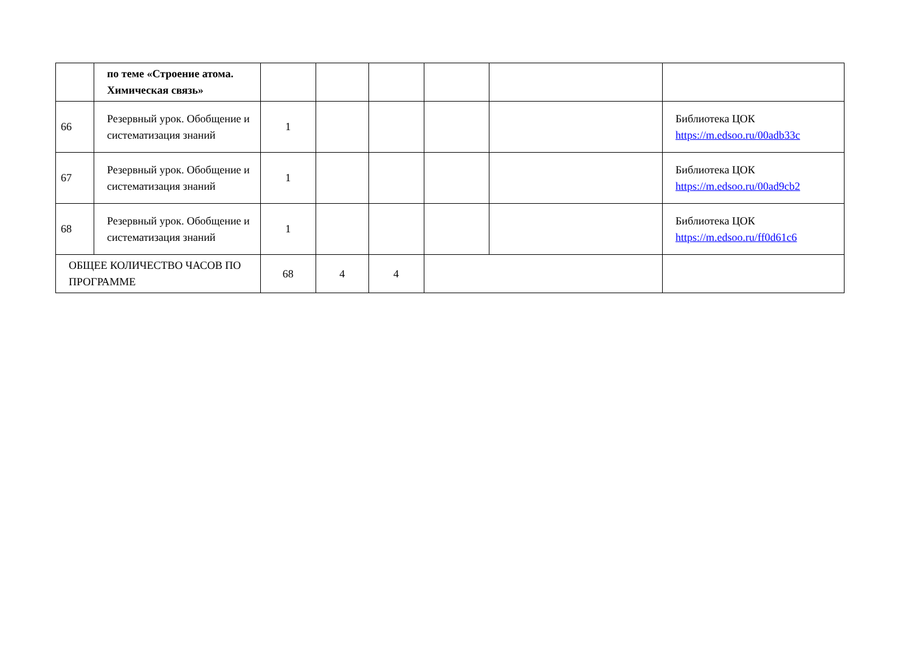| | по теме «Строение атома. Химическая связь» | | | | | | |
| 66 | Резервный урок. Обобщение и систематизация знаний | 1 | | | | | Библиотека ЦОК https://m.edsoo.ru/00adb33c |
| 67 | Резервный урок. Обобщение и систематизация знаний | 1 | | | | | Библиотека ЦОК https://m.edsoo.ru/00ad9cb2 |
| 68 | Резервный урок. Обобщение и систематизация знаний | 1 | | | | | Библиотека ЦОК https://m.edsoo.ru/ff0d61c6 |
| ОБЩЕЕ КОЛИЧЕСТВО ЧАСОВ ПО ПРОГРАММЕ | | 68 | 4 | 4 | | | |